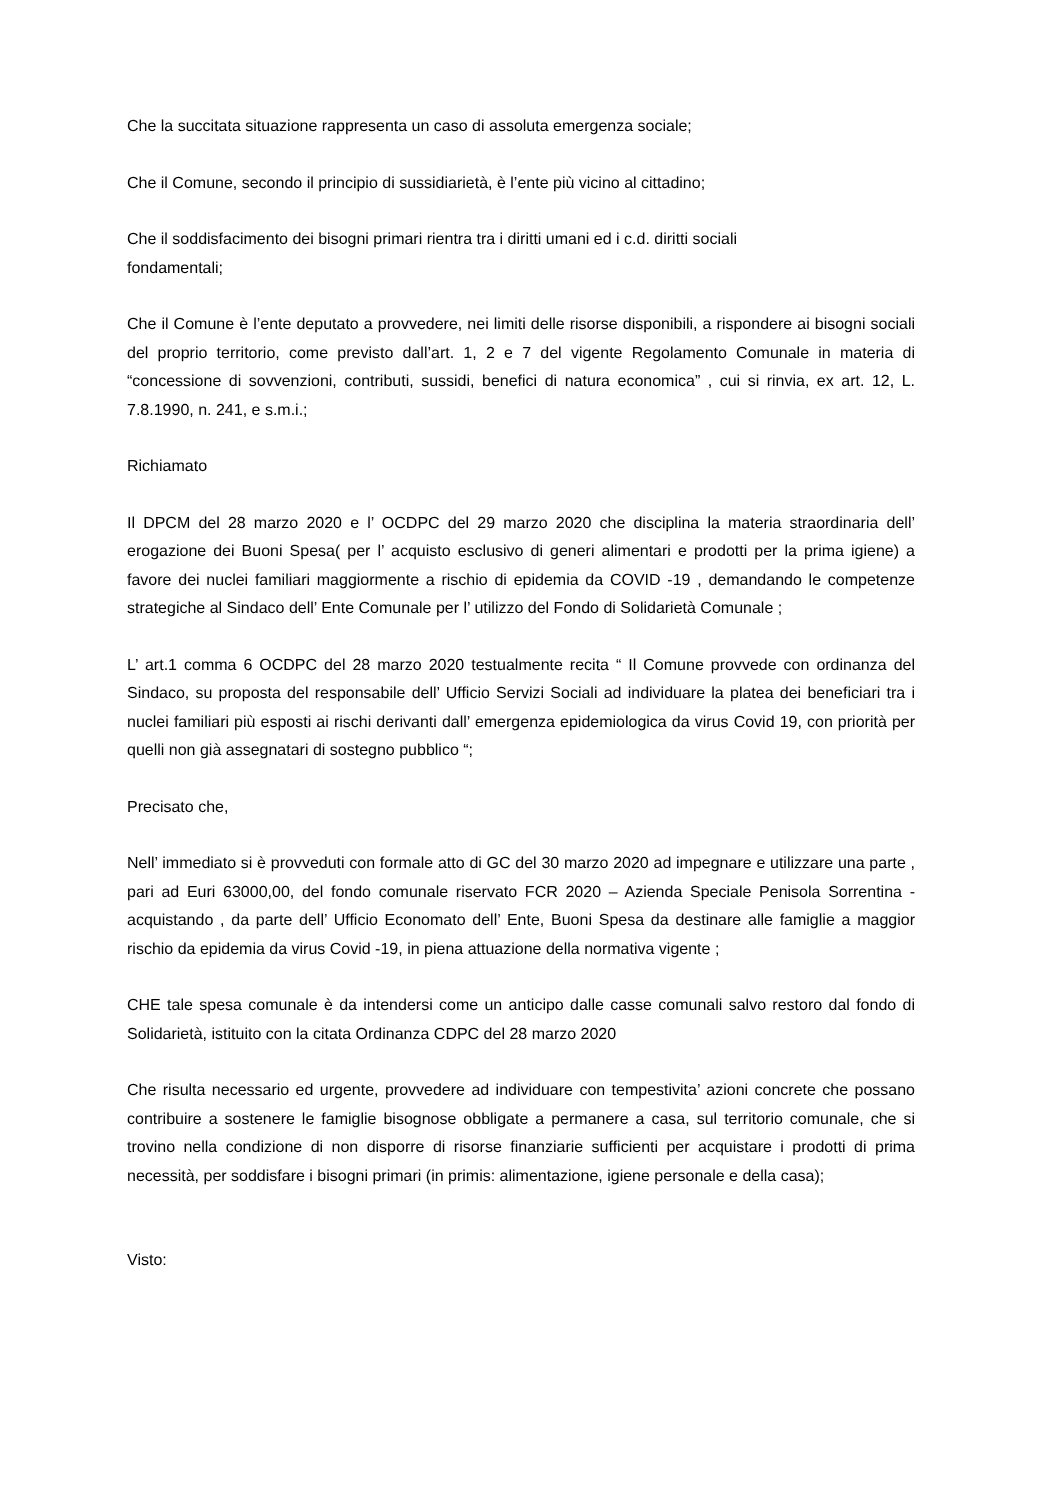Che la succitata situazione rappresenta un caso di assoluta emergenza sociale;
Che il Comune, secondo il principio di sussidiarietà, è l’ente più vicino al cittadino;
Che il soddisfacimento dei bisogni primari rientra tra i diritti umani ed i c.d. diritti sociali
fondamentali;
Che il Comune è l’ente deputato a provvedere, nei limiti delle risorse disponibili, a rispondere ai bisogni sociali del proprio territorio, come previsto dall’art. 1, 2 e 7 del vigente Regolamento Comunale in materia di “concessione di sovvenzioni, contributi, sussidi, benefici di natura economica” , cui si rinvia, ex art. 12, L. 7.8.1990, n. 241, e s.m.i.;
Richiamato
Il DPCM del 28 marzo 2020 e l’ OCDPC del 29 marzo 2020 che disciplina la materia straordinaria dell’ erogazione dei Buoni Spesa( per l’ acquisto esclusivo di generi alimentari e prodotti per la prima igiene) a favore dei nuclei familiari maggiormente a rischio di epidemia da COVID -19 , demandando le competenze strategiche al Sindaco dell’ Ente Comunale per l’ utilizzo del Fondo di Solidarietà Comunale ;
L’ art.1 comma 6 OCDPC del 28 marzo 2020 testualmente recita “ Il Comune provvede con ordinanza del Sindaco, su proposta del responsabile dell’ Ufficio Servizi Sociali ad individuare la platea dei beneficiari tra i nuclei familiari più esposti ai rischi derivanti dall’ emergenza epidemiologica da virus Covid 19, con priorità per quelli non già assegnatari di sostegno pubblico “;
Precisato che,
Nell’ immediato si è provveduti con formale atto di GC del 30 marzo 2020 ad impegnare e utilizzare una parte , pari ad Euri 63000,00, del fondo comunale riservato FCR 2020 – Azienda Speciale Penisola Sorrentina - acquistando , da parte dell’ Ufficio Economato dell’ Ente, Buoni Spesa da destinare alle famiglie a maggior rischio da epidemia da virus Covid -19, in piena attuazione della normativa vigente ;
CHE tale spesa comunale è da intendersi come un anticipo dalle casse comunali salvo restoro dal fondo di Solidarietà, istituito con la citata Ordinanza CDPC del 28 marzo 2020
Che risulta necessario ed urgente, provvedere ad individuare con tempestivita’ azioni concrete che possano contribuire a sostenere le famiglie bisognose obbligate a permanere a casa, sul territorio comunale, che si trovino nella condizione di non disporre di risorse finanziarie sufficienti per acquistare i prodotti di prima necessità, per soddisfare i bisogni primari (in primis: alimentazione, igiene personale e della casa);
Visto: